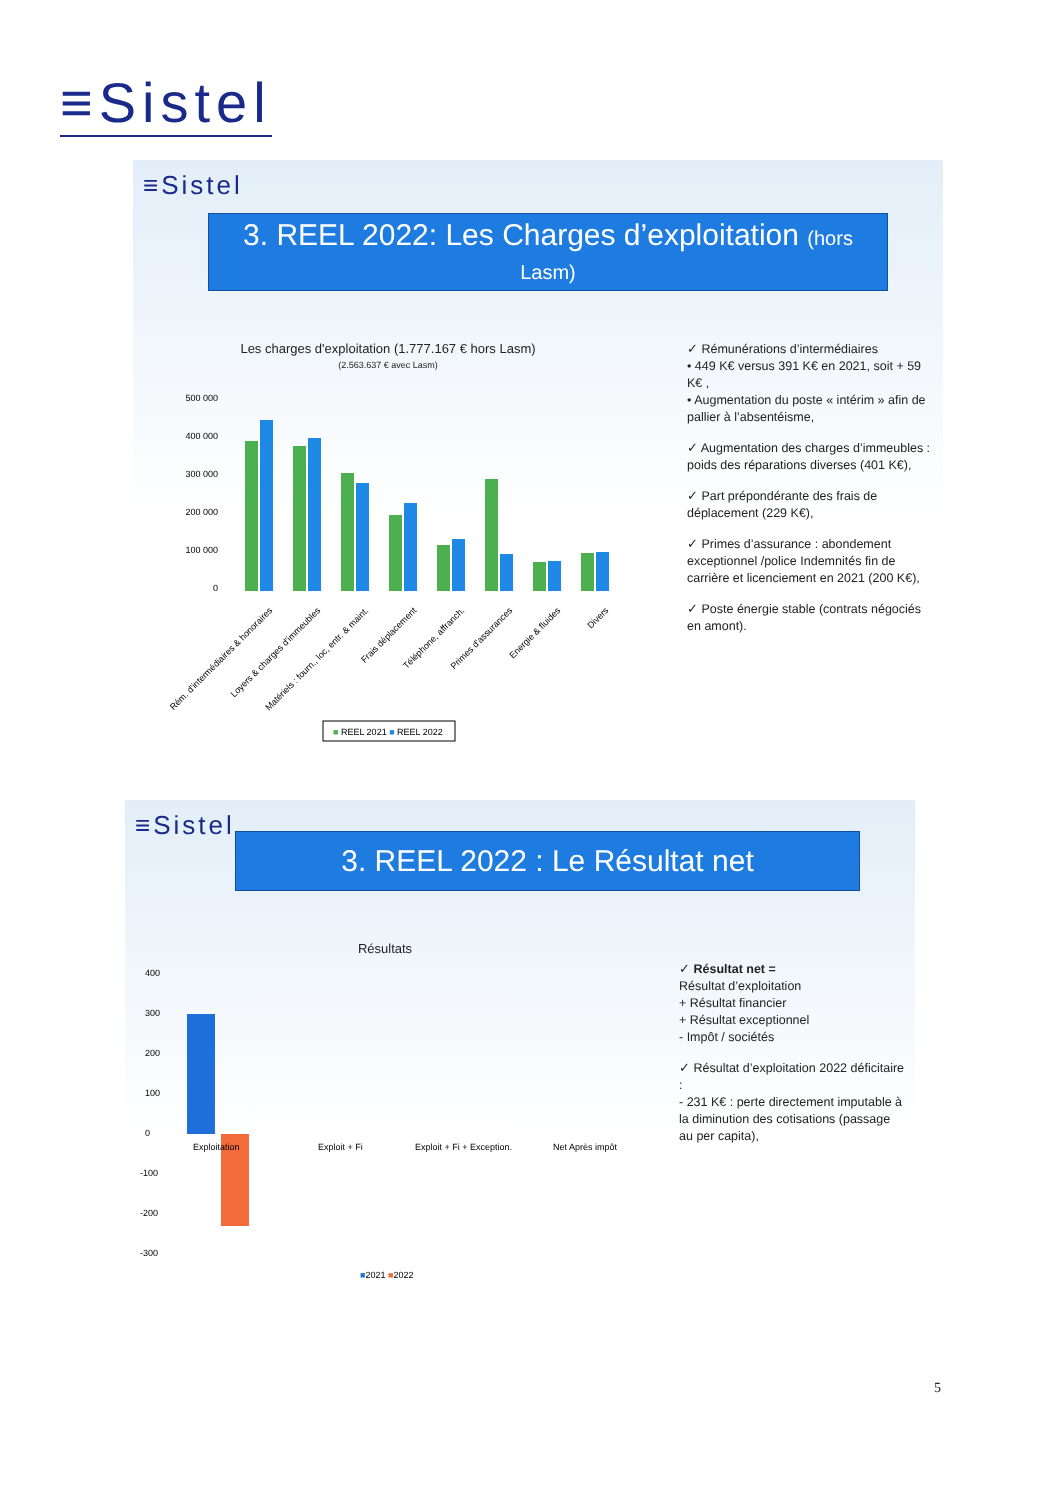≡Sistel
≡Sistel
3. REEL 2022: Les Charges d’exploitation (hors Lasm)
Les charges d'exploitation (1.777.167 € hors Lasm)
(2.563.637 € avec Lasm)
500 000
400 000
300 000
200 000
100 000
0
Rém. d'intermédiaires & honoraires
Loyers & charges d'immeubles
Matériels : fourn., loc, entr. & maint.
Frais déplacement
Téléphone, affranch.
Primes d'assurances
Energie & fluides
Divers
■ REEL 2021 ■ REEL 2022
✓ Rémunérations d’intermédiaires
• 449 K€ versus 391 K€ en 2021, soit + 59 K€ ,
• Augmentation du poste « intérim » afin de pallier à l’absentéisme,
✓ Augmentation des charges d’immeubles : poids des réparations diverses (401 K€),
✓ Part prépondérante des frais de déplacement (229 K€),
✓ Primes d’assurance : abondement exceptionnel /police Indemnités fin de carrière et licenciement en 2021 (200 K€),
✓ Poste énergie stable (contrats négociés en amont).
≡Sistel
3. REEL 2022 : Le Résultat net
Résultats
400
300
200
100
0
-100
-200
-300
Exploitation
Exploit + Fi
Exploit + Fi + Exception.
Net Après impôt
■2021 ■2022
✓ Résultat net =
Résultat d’exploitation
+ Résultat financier
+ Résultat exceptionnel
- Impôt / sociétés
✓ Résultat d’exploitation 2022 déficitaire :
- 231 K€ : perte directement imputable à la diminution des cotisations (passage au per capita),
5